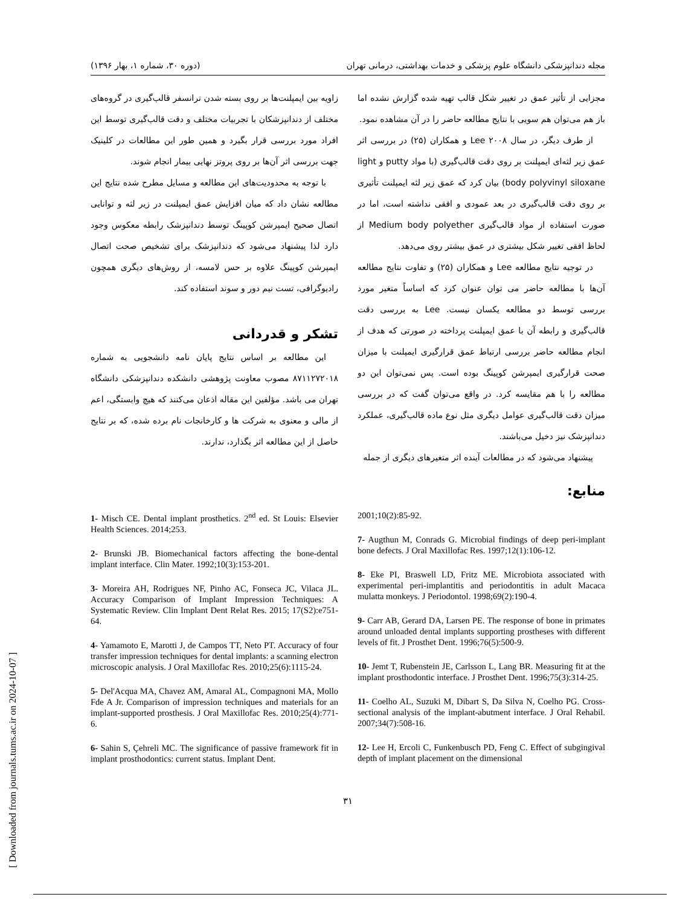مجله دندانپزشکی دانشگاه علوم پزشکی و خدمات بهداشتی، درمانی تهران (دوره ۳۰، شماره ۱، بهار ۱۳۹۶)
مجزایی از تأثیر عمق در تغییر شکل قالب تهیه شده گزارش نشده اما باز هم می‌توان هم سویی با نتایج مطالعه حاضر را در آن مشاهده نمود.
از طرف دیگر، در سال ۲۰۰۸ Lee و همکاران (۲۵) در بررسی اثر عمق زیر لثه‌ای ایمپلنت بر روی دقت قالب‌گیری (با مواد putty و light body polyvinyl siloxane) بیان کرد که عمق زیر لثه ایمپلنت تأثیری بر روی دقت قالب‌گیری در بعد عمودی و افقی نداشته است، اما در صورت استفاده از مواد قالب‌گیری Medium body polyether از لحاظ افقی تغییر شکل بیشتری در عمق بیشتر روی می‌دهد.
در توجیه نتایج مطالعه Lee و همکاران (۲۵) و تفاوت نتایج مطالعه آن‌ها با مطالعه حاضر می توان عنوان کرد که اساساً متغیر مورد بررسی توسط دو مطالعه یکسان نیست. Lee به بررسی دقت قالب‌گیری و رابطه آن با عمق ایمپلنت پرداخته در صورتی که هدف از انجام مطالعه حاضر بررسی ارتباط عمق قرارگیری ایمپلنت با میزان صحت قرارگیری ایمپرشن کوپینگ بوده است. پس نمی‌توان این دو مطالعه را با هم مقایسه کرد. در واقع می‌توان گفت که در بررسی میزان دقت قالب‌گیری عوامل دیگری مثل نوع ماده قالب‌گیری، عملکرد دندانپزشک نیز دخیل می‌باشند.
پیشنهاد می‌شود که در مطالعات آینده اثر متغیرهای دیگری از جمله
منابع:
زاویه بین ایمپلنت‌ها بر روی بسته شدن ترانسفر قالب‌گیری در گروه‌های مختلف از دندانپزشکان با تجربیات مختلف و دقت قالب‌گیری توسط این افراد مورد بررسی قرار بگیرد و همین طور این مطالعات در کلینیک جهت بررسی اثر آن‌ها بر روی پروتز نهایی بیمار انجام شوند.
با توجه به محدودیت‌های این مطالعه و مسایل مطرح شده نتایج این مطالعه نشان داد که میان افزایش عمق ایمپلنت در زیر لثه و توانایی اتصال صحیح ایمپرشن کوپینگ توسط دندانپزشک رابطه معکوس وجود دارد لذا پیشنهاد می‌شود که دندانپزشک برای تشخیص صحت اتصال ایمپرشن کوپینگ علاوه بر حس لامسه، از روش‌های دیگری همچون رادیوگرافی، تست نیم دور و سوند استفاده کند.
تشکر و قدردانی
این مطالعه بر اساس نتایج پایان نامه دانشجویی به شماره ۸۷۱۱۲۷۲۰۱۸ مصوب معاونت پژوهشی دانشکده دندانپزشکی دانشگاه تهران می باشد. مؤلفین این مقاله اذعان می‌کنند که هیچ وابستگی، اعم از مالی و معنوی به شرکت ها و کارخانجات نام برده شده، که بر نتایج حاصل از این مطالعه اثر بگذارد، ندارند.
2001;10(2):85-92.
7- Augthun M, Conrads G. Microbial findings of deep peri-implant bone defects. J Oral Maxillofac Res. 1997;12(1):106-12.
8- Eke PI, Braswell LD, Fritz ME. Microbiota associated with experimental peri-implantitis and periodontitis in adult Macaca mulatta monkeys. J Periodontol. 1998;69(2):190-4.
9- Carr AB, Gerard DA, Larsen PE. The response of bone in primates around unloaded dental implants supporting prostheses with different levels of fit. J Prosthet Dent. 1996;76(5):500-9.
10- Jemt T, Rubenstein JE, Carlsson L, Lang BR. Measuring fit at the implant prosthodontic interface. J Prosthet Dent. 1996;75(3):314-25.
11- Coelho AL, Suzuki M, Dibart S, Da Silva N, Coelho PG. Cross-sectional analysis of the implant-abutment interface. J Oral Rehabil. 2007;34(7):508-16.
12- Lee H, Ercoli C, Funkenbusch PD, Feng C. Effect of subgingival depth of implant placement on the dimensional
1- Misch CE. Dental implant prosthetics. 2<sup>nd</sup> ed. St Louis: Elsevier Health Sciences. 2014;253.
2- Brunski JB. Biomechanical factors affecting the bone-dental implant interface. Clin Mater. 1992;10(3):153-201.
3- Moreira AH, Rodrigues NF, Pinho AC, Fonseca JC, Vilaca JL. Accuracy Comparison of Implant Impression Techniques: A Systematic Review. Clin Implant Dent Relat Res. 2015; 17(S2):e751-64.
4- Yamamoto E, Marotti J, de Campos TT, Neto PT. Accuracy of four transfer impression techniques for dental implants: a scanning electron microscopic analysis. J Oral Maxillofac Res. 2010;25(6):1115-24.
5- Del'Acqua MA, Chavez AM, Amaral AL, Compagnoni MA, Mollo Fde A Jr. Comparison of impression techniques and materials for an implant-supported prosthesis. J Oral Maxillofac Res. 2010;25(4):771-6.
6- Sahin S, Çehreli MC. The significance of passive framework fit in implant prosthodontics: current status. Implant Dent.
۳۱
[ Downloaded from journals.tums.ac.ir on 2024-10-07 ]